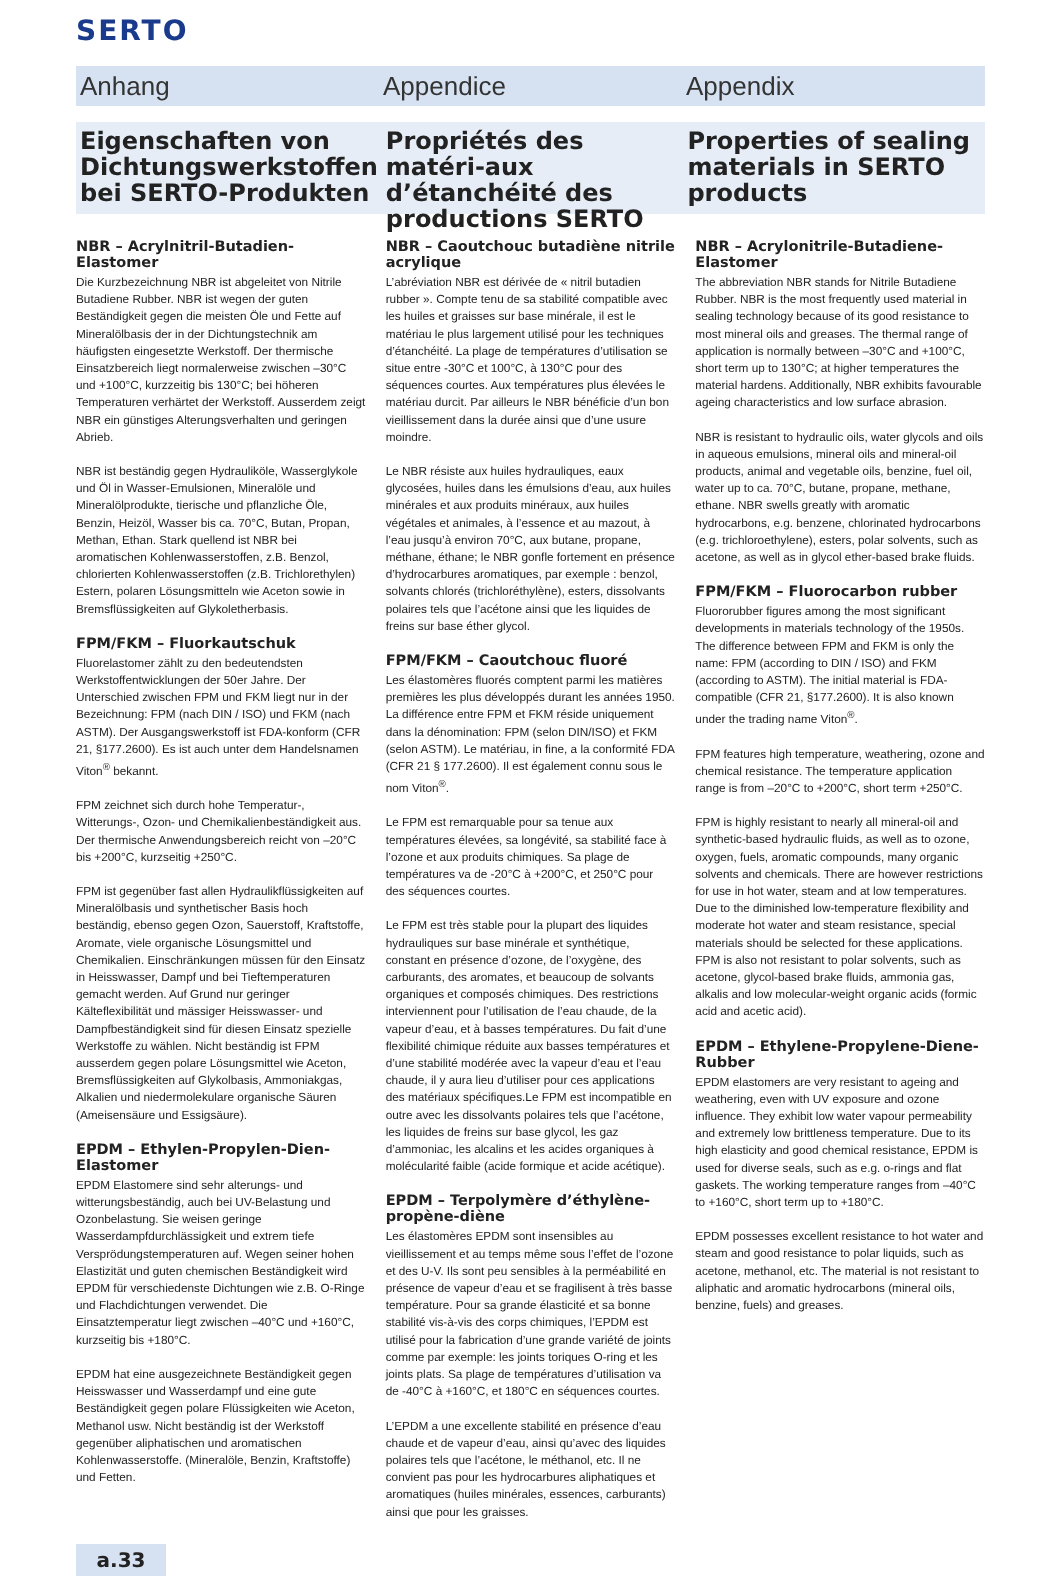SERTO
Anhang Appendice Appendix
Eigenschaften von Dichtungswerkstoffen bei SERTO-Produkten
Propriétés des matéri-aux d’étanchéité des productions SERTO
Properties of sealing materials in SERTO products
NBR – Acrylnitril-Butadien-Elastomer
Die Kurzbezeichnung NBR ist abgeleitet von Nitrile Butadiene Rubber. NBR ist wegen der guten Beständigkeit gegen die meisten Öle und Fette auf Mineralölbasis der in der Dichtungstechnik am häufigsten eingesetzte Werkstoff. Der thermische Einsatzbereich liegt normalerweise zwischen –30°C und +100°C, kurzzeitig bis 130°C; bei höheren Temperaturen verhärtet der Werkstoff. Ausserdem zeigt NBR ein günstiges Alterungsverhalten und geringen Abrieb.
NBR ist beständig gegen Hydrauliköle, Wasserglykole und Öl in Wasser-Emulsionen, Mineralöle und Mineralölprodukte, tierische und pflanzliche Öle, Benzin, Heizöl, Wasser bis ca. 70°C, Butan, Propan, Methan, Ethan. Stark quellend ist NBR bei aromatischen Kohlenwasserstoffen, z.B. Benzol, chlorierten Kohlenwasserstoffen (z.B. Trichlorethylen) Estern, polaren Lösungsmitteln wie Aceton sowie in Bremsflüssigkeiten auf Glykoletherbasis.
FPM/FKM – Fluorkautschuk
Fluorelastomer zählt zu den bedeutendsten Werkstoffentwicklungen der 50er Jahre. Der Unterschied zwischen FPM und FKM liegt nur in der Bezeichnung: FPM (nach DIN / ISO) und FKM (nach ASTM). Der Ausgangswerkstoff ist FDA-konform (CFR 21, §177.2600). Es ist auch unter dem Handelsnamen Viton<sup>®</sup> bekannt.
FPM zeichnet sich durch hohe Temperatur-, Witterungs-, Ozon- und Chemikalienbeständigkeit aus. Der thermische Anwendungsbereich reicht von –20°C bis +200°C, kurzseitig +250°C.
FPM ist gegenüber fast allen Hydraulikflüssigkeiten auf Mineralölbasis und synthetischer Basis hoch beständig, ebenso gegen Ozon, Sauerstoff, Kraftstoffe, Aromate, viele organische Lösungsmittel und Chemikalien. Einschränkungen müssen für den Einsatz in Heisswasser, Dampf und bei Tieftemperaturen gemacht werden. Auf Grund nur geringer Kälteflexibilität und mässiger Heisswasser- und Dampfbeständigkeit sind für diesen Einsatz spezielle Werkstoffe zu wählen. Nicht beständig ist FPM ausserdem gegen polare Lösungsmittel wie Aceton, Bremsflüssigkeiten auf Glykolbasis, Ammoniakgas, Alkalien und niedermolekulare organische Säuren (Ameisensäure und Essigsäure).
EPDM – Ethylen-Propylen-Dien-Elastomer
EPDM Elastomere sind sehr alterungs- und witterungsbeständig, auch bei UV-Belastung und Ozonbelastung. Sie weisen geringe Wasserdampfdurchlässigkeit und extrem tiefe Versprödungstemperaturen auf. Wegen seiner hohen Elastizität und guten chemischen Beständigkeit wird EPDM für verschiedenste Dichtungen wie z.B. O-Ringe und Flachdichtungen verwendet. Die Einsatztemperatur liegt zwischen –40°C und +160°C, kurzseitig bis +180°C.
EPDM hat eine ausgezeichnete Beständigkeit gegen Heisswasser und Wasserdampf und eine gute Beständigkeit gegen polare Flüssigkeiten wie Aceton, Methanol usw. Nicht beständig ist der Werkstoff gegenüber aliphatischen und aromatischen Kohlenwasserstoffe. (Mineralöle, Benzin, Kraftstoffe) und Fetten.
NBR – Caoutchouc butadiène nitrile acrylique
L’abréviation NBR est dérivée de « nitril butadien rubber ». Compte tenu de sa stabilité compatible avec les huiles et graisses sur base minérale, il est le matériau le plus largement utilisé pour les techniques d’étanchéité. La plage de températures d’utilisation se situe entre -30°C et 100°C, à 130°C pour des séquences courtes. Aux températures plus élevées le matériau durcit. Par ailleurs le NBR bénéficie d’un bon vieillissement dans la durée ainsi que d’une usure moindre.
Le NBR résiste aux huiles hydrauliques, eaux glycosées, huiles dans les émulsions d’eau, aux huiles minérales et aux produits minéraux, aux huiles végétales et animales, à l’essence et au mazout, à l’eau jusqu’à environ 70°C, aux butane, propane, méthane, éthane; le NBR gonfle fortement en présence d’hydrocarbures aromatiques, par exemple : benzol, solvants chlorés (trichloréthylène), esters, dissolvants polaires tels que l’acétone ainsi que les liquides de freins sur base éther glycol.
FPM/FKM – Caoutchouc fluoré
Les élastomères fluorés comptent parmi les matières premières les plus développés durant les années 1950. La différence entre FPM et FKM réside uniquement dans la dénomination: FPM (selon DIN/ISO) et FKM (selon ASTM). Le matériau, in fine, a la conformité FDA (CFR 21 § 177.2600). Il est également connu sous le nom Viton<sup>®</sup>.
Le FPM est remarquable pour sa tenue aux températures élevées, sa longévité, sa stabilité face à l’ozone et aux produits chimiques. Sa plage de températures va de -20°C à +200°C, et 250°C pour des séquences courtes.
Le FPM est très stable pour la plupart des liquides hydrauliques sur base minérale et synthétique, constant en présence d’ozone, de l’oxygène, des carburants, des aromates, et beaucoup de solvants organiques et composés chimiques. Des restrictions interviennent pour l’utilisation de l’eau chaude, de la vapeur d’eau, et à basses températures. Du fait d’une flexibilité chimique réduite aux basses températures et d’une stabilité modérée avec la vapeur d’eau et l’eau chaude, il y aura lieu d’utiliser pour ces applications des matériaux spécifiques.Le FPM est incompatible en outre avec les dissolvants polaires tels que l’acétone, les liquides de freins sur base glycol, les gaz d’ammoniac, les alcalins et les acides organiques à molécularité faible (acide formique et acide acétique).
EPDM – Terpolymère d’éthylène-propène-diène
Les élastomères EPDM sont insensibles au vieillissement et au temps même sous l’effet de l’ozone et des U-V. Ils sont peu sensibles à la perméabilité en présence de vapeur d’eau et se fragilisent à très basse température. Pour sa grande élasticité et sa bonne stabilité vis-à-vis des corps chimiques, l’EPDM est utilisé pour la fabrication d’une grande variété de joints comme par exemple: les joints toriques O-ring et les joints plats. Sa plage de températures d’utilisation va de -40°C à +160°C, et 180°C en séquences courtes.
L’EPDM a une excellente stabilité en présence d’eau chaude et de vapeur d’eau, ainsi qu’avec des liquides polaires tels que l’acétone, le méthanol, etc. Il ne convient pas pour les hydrocarbures aliphatiques et aromatiques (huiles minérales, essences, carburants) ainsi que pour les graisses.
NBR – Acrylonitrile-Butadiene-Elastomer
The abbreviation NBR stands for Nitrile Butadiene Rubber. NBR is the most frequently used material in sealing technology because of its good resistance to most mineral oils and greases. The thermal range of application is normally between –30°C and +100°C, short term up to 130°C; at higher temperatures the material hardens. Additionally, NBR exhibits favourable ageing characteristics and low surface abrasion.
NBR is resistant to hydraulic oils, water glycols and oils in aqueous emulsions, mineral oils and mineral-oil products, animal and vegetable oils, benzine, fuel oil, water up to ca. 70°C, butane, propane, methane, ethane. NBR swells greatly with aromatic hydrocarbons, e.g. benzene, chlorinated hydrocarbons (e.g. trichloroethylene), esters, polar solvents, such as acetone, as well as in glycol ether-based brake fluids.
FPM/FKM – Fluorocarbon rubber
Fluororubber figures among the most significant developments in materials technology of the 1950s. The difference between FPM and FKM is only the name: FPM (according to DIN / ISO) and FKM (according to ASTM). The initial material is FDA-compatible (CFR 21, §177.2600). It is also known under the trading name Viton<sup>®</sup>.
FPM features high temperature, weathering, ozone and chemical resistance. The temperature application range is from –20°C to +200°C, short term +250°C.
FPM is highly resistant to nearly all mineral-oil and synthetic-based hydraulic fluids, as well as to ozone, oxygen, fuels, aromatic compounds, many organic solvents and chemicals. There are however restrictions for use in hot water, steam and at low temperatures. Due to the diminished low-temperature flexibility and moderate hot water and steam resistance, special materials should be selected for these applications. FPM is also not resistant to polar solvents, such as acetone, glycol-based brake fluids, ammonia gas, alkalis and low molecular-weight organic acids (formic acid and acetic acid).
EPDM – Ethylene-Propylene-Diene-Rubber
EPDM elastomers are very resistant to ageing and weathering, even with UV exposure and ozone influence. They exhibit low water vapour permeability and extremely low brittleness temperature. Due to its high elasticity and good chemical resistance, EPDM is used for diverse seals, such as e.g. o-rings and flat gaskets. The working temperature ranges from –40°C to +160°C, short term up to +180°C.
EPDM possesses excellent resistance to hot water and steam and good resistance to polar liquids, such as acetone, methanol, etc. The material is not resistant to aliphatic and aromatic hydrocarbons (mineral oils, benzine, fuels) and greases.
a.33